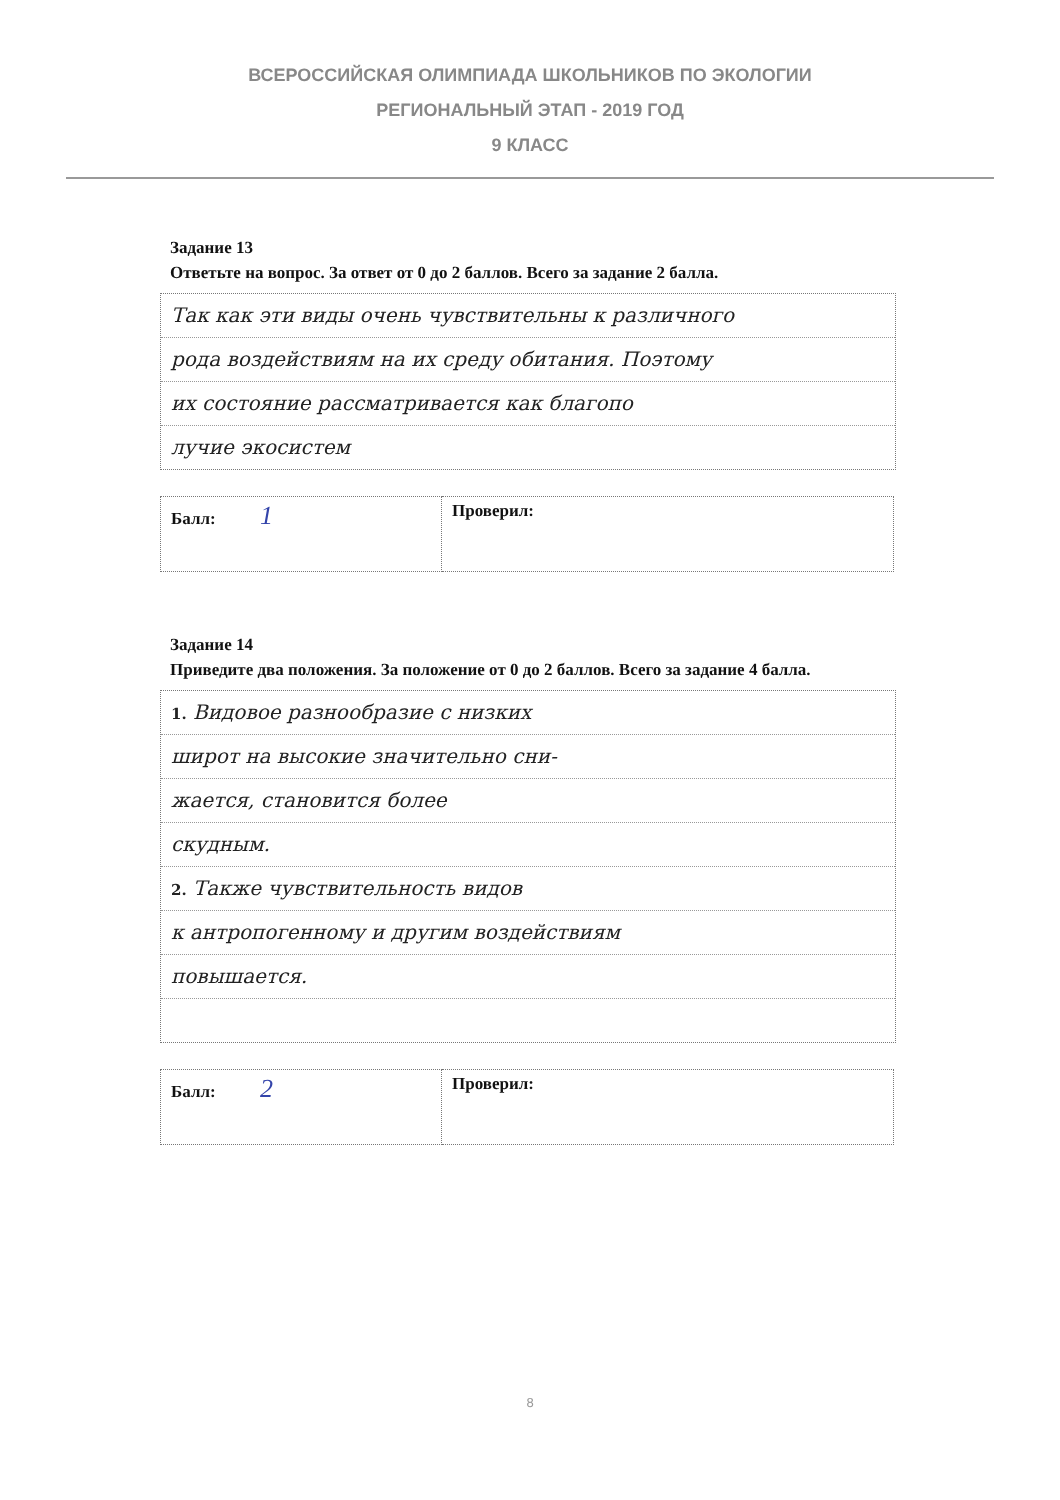ВСЕРОССИЙСКАЯ ОЛИМПИАДА ШКОЛЬНИКОВ ПО ЭКОЛОГИИ
РЕГИОНАЛЬНЫЙ ЭТАП - 2019 ГОД
9 КЛАСС
Задание 13
Ответьте на вопрос. За ответ от 0 до 2 баллов. Всего за задание 2 балла.
Так как эти виды очень чувствительны к различного
рода воздействиям на их среду обитания. Поэтому
их состояние рассматривается как благопо
лучие экосистем
| Балл: 1 | Проверил: |
Задание 14
Приведите два положения. За положение от 0 до 2 баллов. Всего за задание 4 балла.
1. Видовое разнообразие с низких
широт на высокие значительно сни-
жается, становится более
скудным.
2. Также чувствительность видов
к антропогенному и другим воздействиям
повышается.
| Балл: 2 | Проверил: |
8